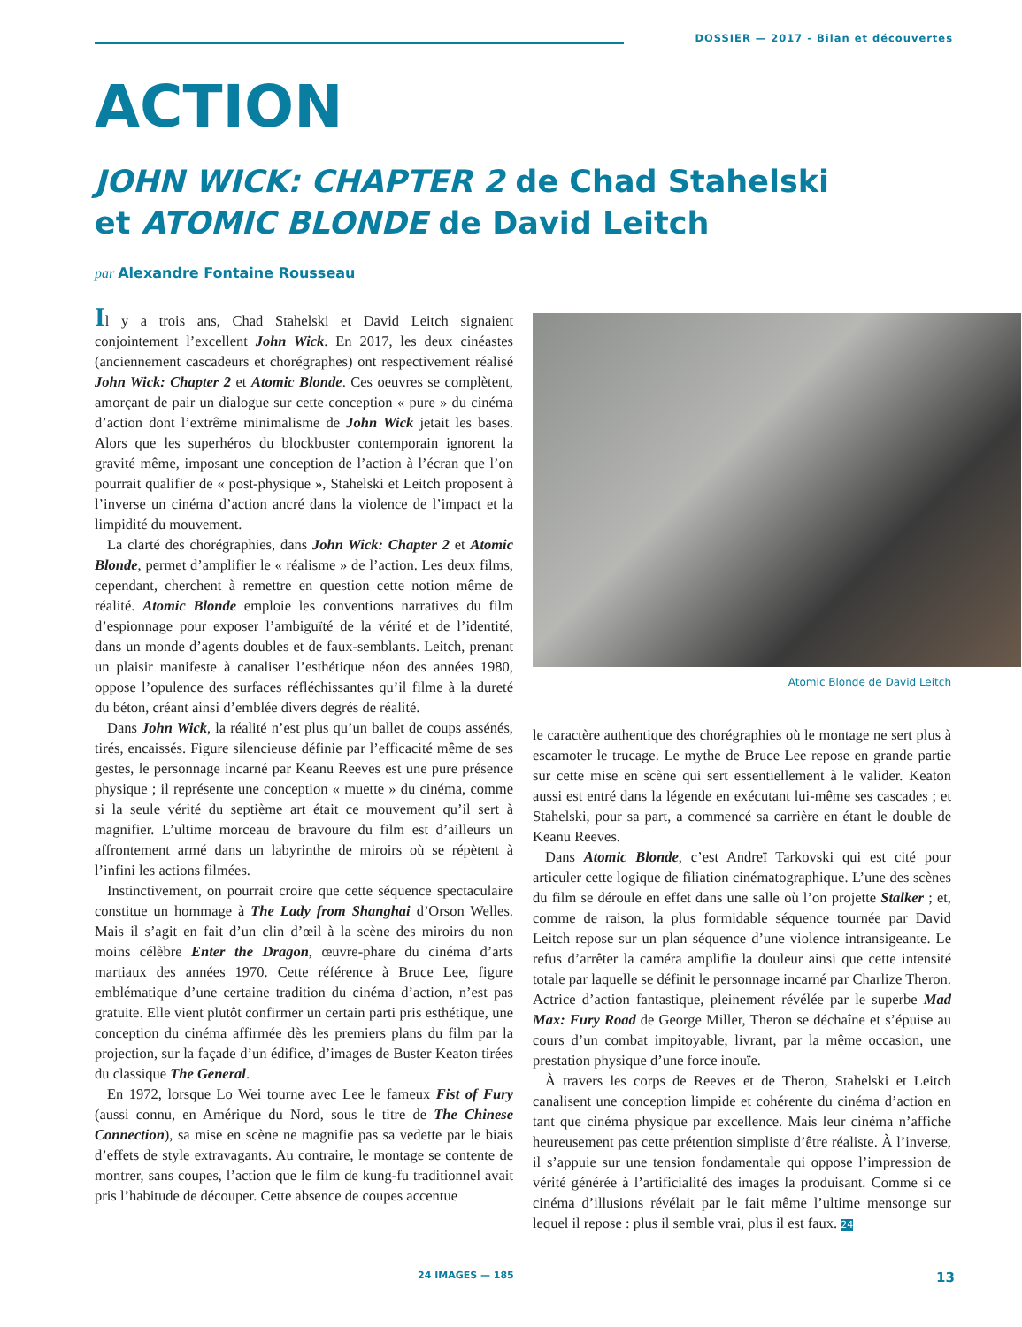DOSSIER — 2017 - Bilan et découvertes
ACTION
JOHN WICK: CHAPTER 2 de Chad Stahelski
et ATOMIC BLONDE de David Leitch
par Alexandre Fontaine Rousseau
Il y a trois ans, Chad Stahelski et David Leitch signaient conjointement l’excellent John Wick. En 2017, les deux cinéastes (anciennement cascadeurs et chorégraphes) ont respectivement réalisé John Wick: Chapter 2 et Atomic Blonde. Ces oeuvres se complètent, amorçant de pair un dialogue sur cette conception « pure » du cinéma d’action dont l’extrême minimalisme de John Wick jetait les bases. Alors que les superhéros du blockbuster contemporain ignorent la gravité même, imposant une conception de l’action à l’écran que l’on pourrait qualifier de « post-physique », Stahelski et Leitch proposent à l’inverse un cinéma d’action ancré dans la violence de l’impact et la limpidité du mouvement.
La clarté des chorégraphies, dans John Wick: Chapter 2 et Atomic Blonde, permet d’amplifier le « réalisme » de l’action. Les deux films, cependant, cherchent à remettre en question cette notion même de réalité. Atomic Blonde emploie les conventions narratives du film d’espionnage pour exposer l’ambiguïté de la vérité et de l’identité, dans un monde d’agents doubles et de faux-semblants. Leitch, prenant un plaisir manifeste à canaliser l’esthétique néon des années 1980, oppose l’opulence des surfaces réfléchissantes qu’il filme à la dureté du béton, créant ainsi d’emblée divers degrés de réalité.
Dans John Wick, la réalité n’est plus qu’un ballet de coups assénés, tirés, encaissés. Figure silencieuse définie par l’efficacité même de ses gestes, le personnage incarné par Keanu Reeves est une pure présence physique ; il représente une conception « muette » du cinéma, comme si la seule vérité du septième art était ce mouvement qu’il sert à magnifier. L’ultime morceau de bravoure du film est d’ailleurs un affrontement armé dans un labyrinthe de miroirs où se répètent à l’infini les actions filmées.
Instinctivement, on pourrait croire que cette séquence spectaculaire constitue un hommage à The Lady from Shanghai d’Orson Welles. Mais il s’agit en fait d’un clin d’œil à la scène des miroirs du non moins célèbre Enter the Dragon, œuvre-phare du cinéma d’arts martiaux des années 1970. Cette référence à Bruce Lee, figure emblématique d’une certaine tradition du cinéma d’action, n’est pas gratuite. Elle vient plutôt confirmer un certain parti pris esthétique, une conception du cinéma affirmée dès les premiers plans du film par la projection, sur la façade d’un édifice, d’images de Buster Keaton tirées du classique The General.
En 1972, lorsque Lo Wei tourne avec Lee le fameux Fist of Fury (aussi connu, en Amérique du Nord, sous le titre de The Chinese Connection), sa mise en scène ne magnifie pas sa vedette par le biais d’effets de style extravagants. Au contraire, le montage se contente de montrer, sans coupes, l’action que le film de kung-fu traditionnel avait pris l’habitude de découper. Cette absence de coupes accentue
Atomic Blonde de David Leitch
le caractère authentique des chorégraphies où le montage ne sert plus à escamoter le trucage. Le mythe de Bruce Lee repose en grande partie sur cette mise en scène qui sert essentiellement à le valider. Keaton aussi est entré dans la légende en exécutant lui-même ses cascades ; et Stahelski, pour sa part, a commencé sa carrière en étant le double de Keanu Reeves.
Dans Atomic Blonde, c’est Andreï Tarkovski qui est cité pour articuler cette logique de filiation cinématographique. L’une des scènes du film se déroule en effet dans une salle où l’on projette Stalker ; et, comme de raison, la plus formidable séquence tournée par David Leitch repose sur un plan séquence d’une violence intransigeante. Le refus d’arrêter la caméra amplifie la douleur ainsi que cette intensité totale par laquelle se définit le personnage incarné par Charlize Theron. Actrice d’action fantastique, pleinement révélée par le superbe Mad Max: Fury Road de George Miller, Theron se déchaîne et s’épuise au cours d’un combat impitoyable, livrant, par la même occasion, une prestation physique d’une force inouïe.
À travers les corps de Reeves et de Theron, Stahelski et Leitch canalisent une conception limpide et cohérente du cinéma d’action en tant que cinéma physique par excellence. Mais leur cinéma n’affiche heureusement pas cette prétention simpliste d’être réaliste. À l’inverse, il s’appuie sur une tension fondamentale qui oppose l’impression de vérité générée à l’artificialité des images la produisant. Comme si ce cinéma d’illusions révélait par le fait même l’ultime mensonge sur lequel il repose : plus il semble vrai, plus il est faux. 24
24 IMAGES — 185 13